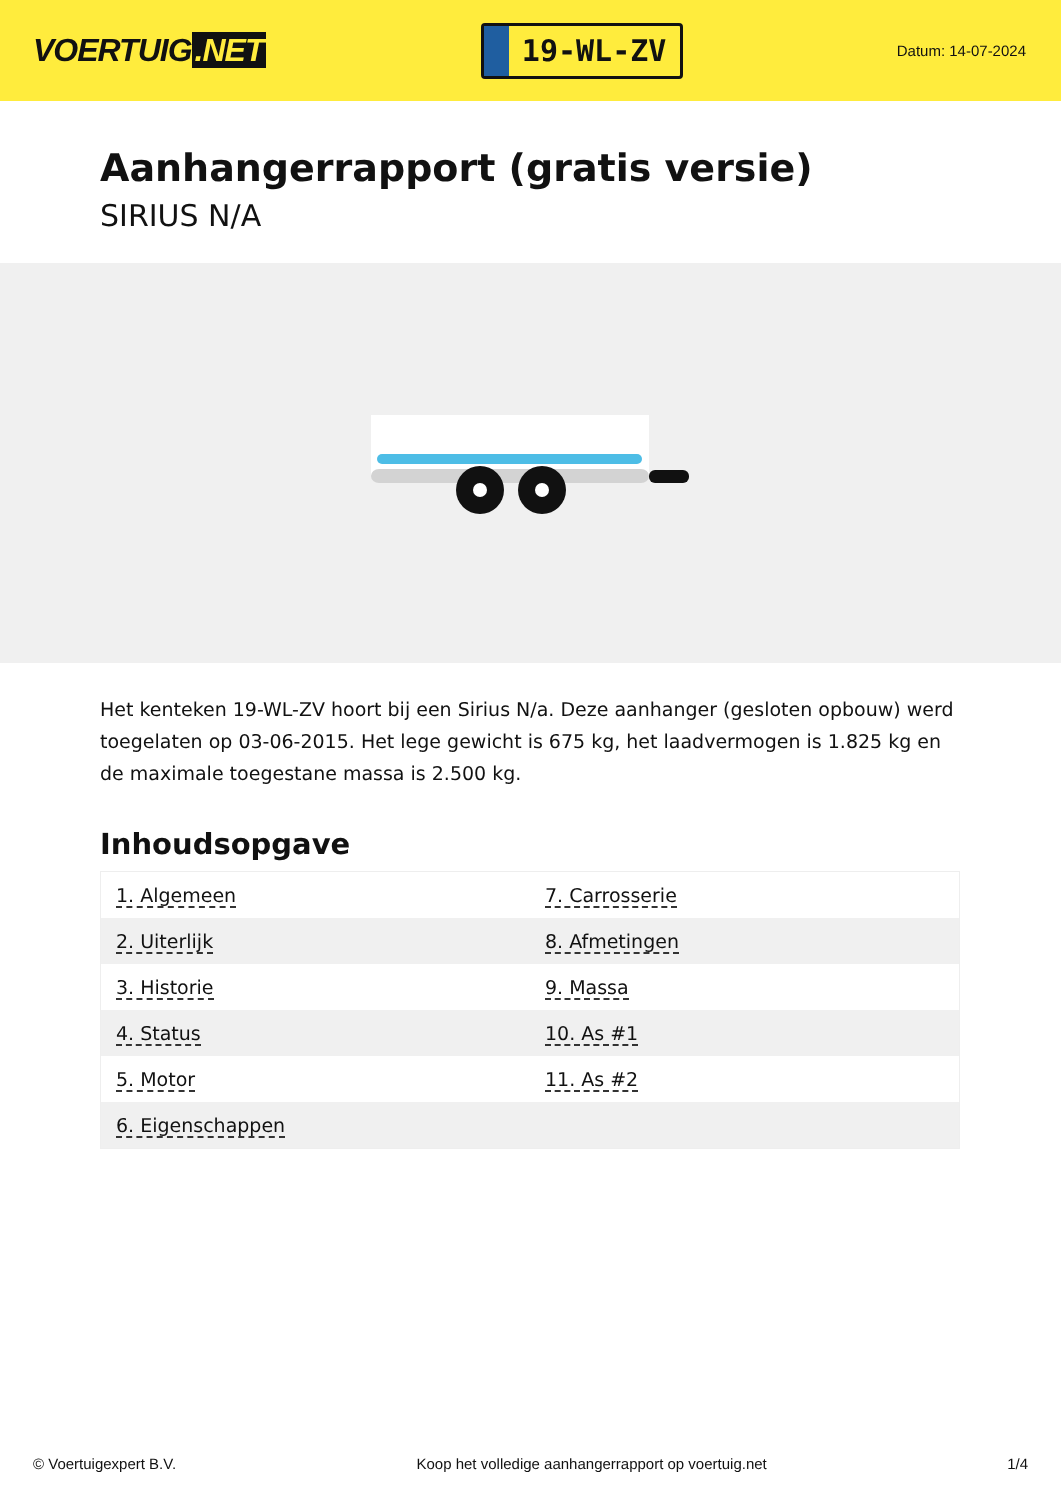VOERTUIG.NET
19-WL-ZV
Datum: 14-07-2024
Aanhangerrapport (gratis versie)
SIRIUS N/A
Het kenteken 19-WL-ZV hoort bij een Sirius N/a. Deze aanhanger (gesloten opbouw) werd toegelaten op 03-06-2015. Het lege gewicht is 675 kg, het laadvermogen is 1.825 kg en de maximale toegestane massa is 2.500 kg.
Inhoudsopgave
| 1. Algemeen | 7. Carrosserie |
| 2. Uiterlijk | 8. Afmetingen |
| 3. Historie | 9. Massa |
| 4. Status | 10. As #1 |
| 5. Motor | 11. As #2 |
| 6. Eigenschappen | |
© Voertuigexpert B.V. Koop het volledige aanhangerrapport op voertuig.net 1/4